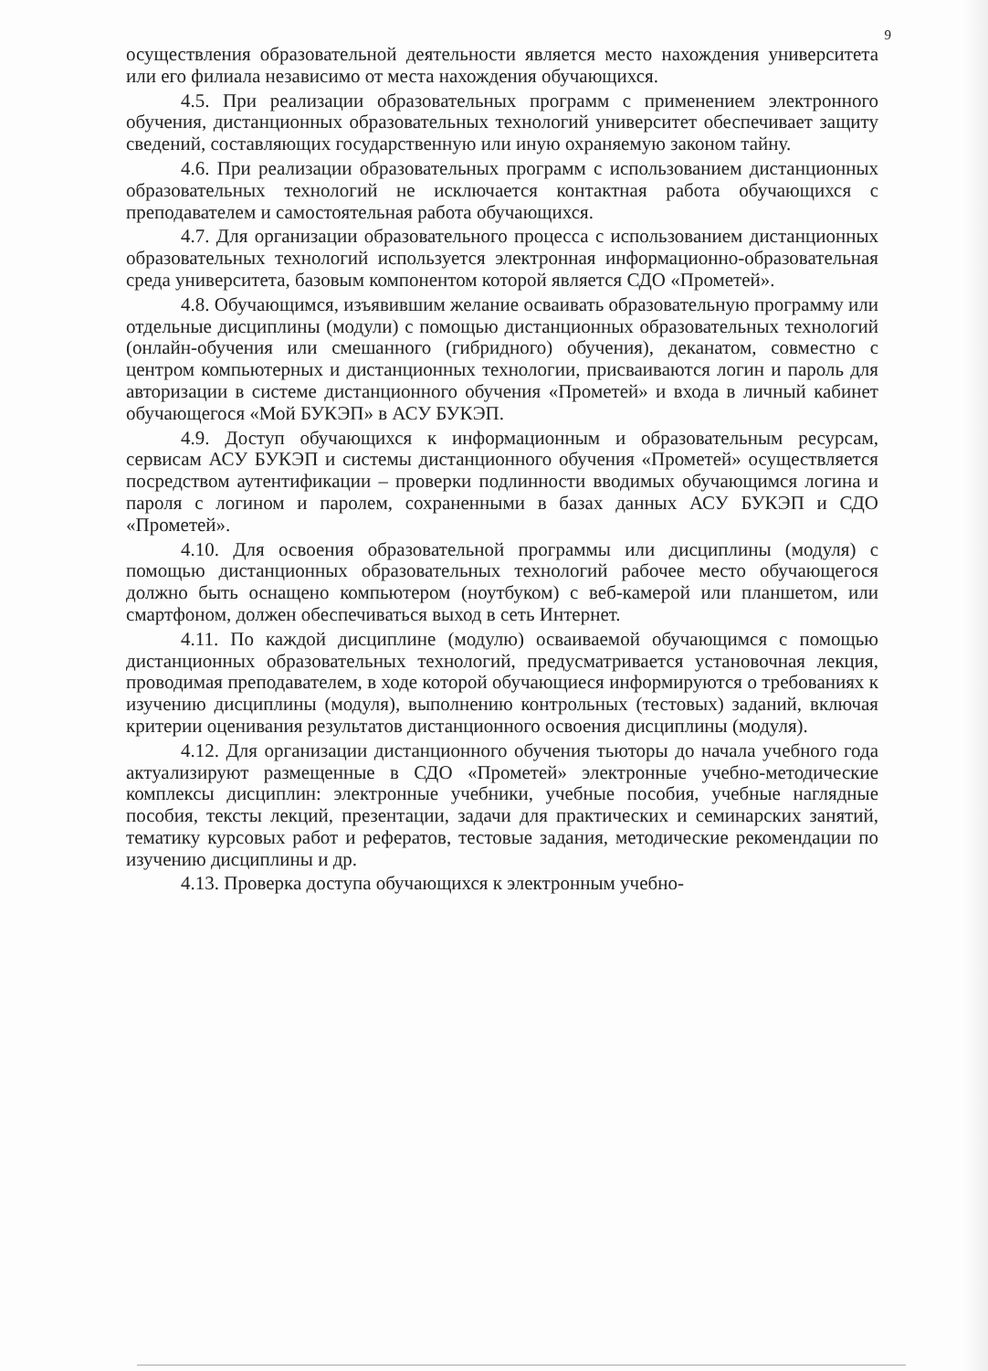9
осуществления образовательной деятельности является место нахождения университета или его филиала независимо от места нахождения обучающихся.
4.5. При реализации образовательных программ с применением электронного обучения, дистанционных образовательных технологий университет обеспечивает защиту сведений, составляющих государственную или иную охраняемую законом тайну.
4.6. При реализации образовательных программ с использованием дистанционных образовательных технологий не исключается контактная работа обучающихся с преподавателем и самостоятельная работа обучающихся.
4.7. Для организации образовательного процесса с использованием дистанционных образовательных технологий используется электронная информационно-образовательная среда университета, базовым компонентом которой является СДО «Прометей».
4.8. Обучающимся, изъявившим желание осваивать образовательную программу или отдельные дисциплины (модули) с помощью дистанционных образовательных технологий (онлайн-обучения или смешанного (гибридного) обучения), деканатом, совместно с центром компьютерных и дистанционных технологии, присваиваются логин и пароль для авторизации в системе дистанционного обучения «Прометей» и входа в личный кабинет обучающегося «Мой БУКЭП» в АСУ БУКЭП.
4.9. Доступ обучающихся к информационным и образовательным ресурсам, сервисам АСУ БУКЭП и системы дистанционного обучения «Прометей» осуществляется посредством аутентификации – проверки подлинности вводимых обучающимся логина и пароля с логином и паролем, сохраненными в базах данных АСУ БУКЭП и СДО «Прометей».
4.10. Для освоения образовательной программы или дисциплины (модуля) с помощью дистанционных образовательных технологий рабочее место обучающегося должно быть оснащено компьютером (ноутбуком) с веб-камерой или планшетом, или смартфоном, должен обеспечиваться выход в сеть Интернет.
4.11. По каждой дисциплине (модулю) осваиваемой обучающимся с помощью дистанционных образовательных технологий, предусматривается установочная лекция, проводимая преподавателем, в ходе которой обучающиеся информируются о требованиях к изучению дисциплины (модуля), выполнению контрольных (тестовых) заданий, включая критерии оценивания результатов дистанционного освоения дисциплины (модуля).
4.12. Для организации дистанционного обучения тьюторы до начала учебного года актуализируют размещенные в СДО «Прометей» электронные учебно-методические комплексы дисциплин: электронные учебники, учебные пособия, учебные наглядные пособия, тексты лекций, презентации, задачи для практических и семинарских занятий, тематику курсовых работ и рефератов, тестовые задания, методические рекомендации по изучению дисциплины и др.
4.13. Проверка доступа обучающихся к электронным учебно-